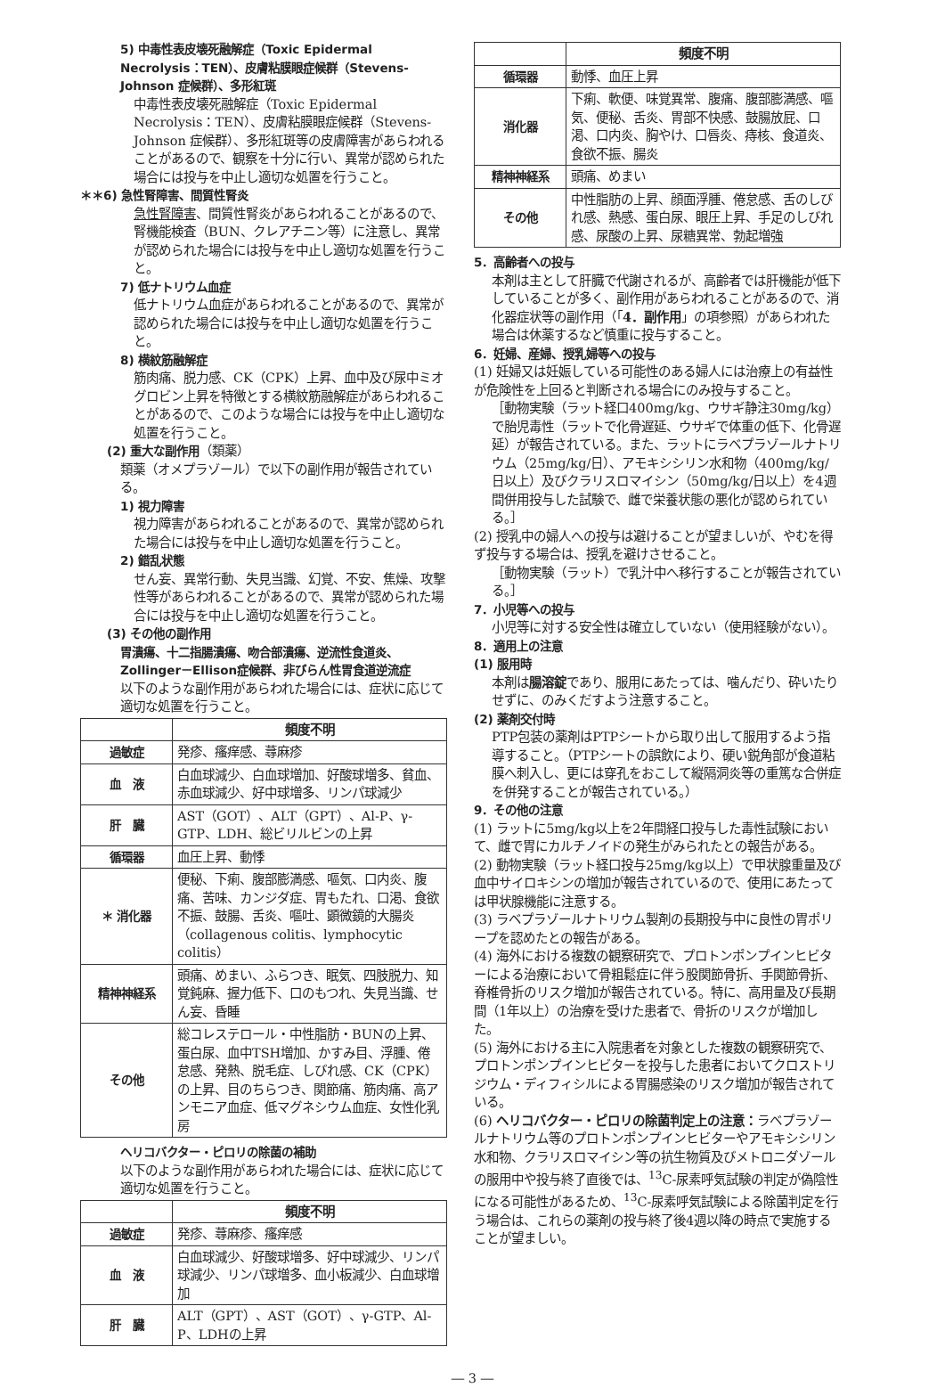5) 中毒性表皮壊死融解症（Toxic Epidermal Necrolysis：TEN）、皮膚粘膜眼症候群（Stevens-Johnson 症候群）、多形紅斑
中毒性表皮壊死融解症（Toxic Epidermal Necrolysis：TEN）、皮膚粘膜眼症候群（Stevens-Johnson 症候群）、多形紅斑等の皮膚障害があらわれることがあるので、観察を十分に行い、異常が認められた場合には投与を中止し適切な処置を行うこと。
＊＊6) 急性腎障害、間質性腎炎
急性腎障害、間質性腎炎があらわれることがあるので、腎機能検査（BUN、クレアチニン等）に注意し、異常が認められた場合には投与を中止し適切な処置を行うこと。
7) 低ナトリウム血症
低ナトリウム血症があらわれることがあるので、異常が認められた場合には投与を中止し適切な処置を行うこと。
8) 横紋筋融解症
筋肉痛、脱力感、CK（CPK）上昇、血中及び尿中ミオグロビン上昇を特徴とする横紋筋融解症があらわれることがあるので、このような場合には投与を中止し適切な処置を行うこと。
(2) 重大な副作用（類薬）
類薬（オメプラゾール）で以下の副作用が報告されている。
1) 視力障害
視力障害があらわれることがあるので、異常が認められた場合には投与を中止し適切な処置を行うこと。
2) 錯乱状態
せん妄、異常行動、失見当識、幻覚、不安、焦燥、攻撃性等があらわれることがあるので、異常が認められた場合には投与を中止し適切な処置を行うこと。
(3) その他の副作用
胃潰瘍、十二指腸潰瘍、吻合部潰瘍、逆流性食道炎、Zollinger－Ellison症候群、非びらん性胃食道逆流症
以下のような副作用があらわれた場合には、症状に応じて適切な処置を行うこと。
| | 頻度不明 |
| 過敏症 | 発疹、瘙痒感、蕁麻疹 |
| 血 液 | 白血球減少、白血球増加、好酸球増多、貧血、赤血球減少、好中球増多、リンパ球減少 |
| 肝 臓 | AST（GOT）、ALT（GPT）、Al-P、γ-GTP、LDH、総ビリルビンの上昇 |
| 循環器 | 血圧上昇、動悸 |
| ＊ 消化器 | 便秘、下痢、腹部膨満感、嘔気、口内炎、腹痛、苦味、カンジダ症、胃もたれ、口渇、食欲不振、鼓腸、舌炎、嘔吐、顕微鏡的大腸炎（collagenous colitis、lymphocytic colitis） |
| 精神神経系 | 頭痛、めまい、ふらつき、眠気、四肢脱力、知覚鈍麻、握力低下、口のもつれ、失見当識、せん妄、昏睡 |
| その他 | 総コレステロール・中性脂肪・BUNの上昇、蛋白尿、血中TSH増加、かすみ目、浮腫、倦怠感、発熱、脱毛症、しびれ感、CK（CPK）の上昇、目のちらつき、関節痛、筋肉痛、高アンモニア血症、低マグネシウム血症、女性化乳房 |
ヘリコバクター・ピロリの除菌の補助
以下のような副作用があらわれた場合には、症状に応じて適切な処置を行うこと。
| | 頻度不明 |
| 過敏症 | 発疹、蕁麻疹、瘙痒感 |
| 血 液 | 白血球減少、好酸球増多、好中球減少、リンパ球減少、リンパ球増多、血小板減少、白血球増加 |
| 肝 臓 | ALT（GPT）、AST（GOT）、γ-GTP、Al-P、LDHの上昇 |
| | 頻度不明 |
| 循環器 | 動悸、血圧上昇 |
| 消化器 | 下痢、軟便、味覚異常、腹痛、腹部膨満感、嘔気、便秘、舌炎、胃部不快感、鼓腸放屁、口渇、口内炎、胸やけ、口唇炎、痔核、食道炎、食欲不振、腸炎 |
| 精神神経系 | 頭痛、めまい |
| その他 | 中性脂肪の上昇、顔面浮腫、倦怠感、舌のしびれ感、熱感、蛋白尿、眼圧上昇、手足のしびれ感、尿酸の上昇、尿糖異常、勃起増強 |
5．高齢者への投与
本剤は主として肝臓で代謝されるが、高齢者では肝機能が低下していることが多く、副作用があらわれることがあるので、消化器症状等の副作用（「4．副作用」の項参照）があらわれた場合は休薬するなど慎重に投与すること。
6．妊婦、産婦、授乳婦等への投与
(1) 妊婦又は妊娠している可能性のある婦人には治療上の有益性が危険性を上回ると判断される場合にのみ投与すること。
［動物実験（ラット経口400mg/kg、ウサギ静注30mg/kg）で胎児毒性（ラットで化骨遅延、ウサギで体重の低下、化骨遅延）が報告されている。また、ラットにラベプラゾールナトリウム（25mg/kg/日）、アモキシシリン水和物（400mg/kg/日以上）及びクラリスロマイシン（50mg/kg/日以上）を4週間併用投与した試験で、雌で栄養状態の悪化が認められている。］
(2) 授乳中の婦人への投与は避けることが望ましいが、やむを得ず投与する場合は、授乳を避けさせること。
［動物実験（ラット）で乳汁中へ移行することが報告されている。］
7．小児等への投与
小児等に対する安全性は確立していない（使用経験がない）。
8．適用上の注意
(1) 服用時
本剤は腸溶錠であり、服用にあたっては、噛んだり、砕いたりせずに、のみくだすよう注意すること。
(2) 薬剤交付時
PTP包装の薬剤はPTPシートから取り出して服用するよう指導すること。（PTPシートの誤飲により、硬い鋭角部が食道粘膜へ刺入し、更には穿孔をおこして縦隔洞炎等の重篤な合併症を併発することが報告されている。）
9．その他の注意
(1) ラットに5mg/kg以上を2年間経口投与した毒性試験において、雌で胃にカルチノイドの発生がみられたとの報告がある。
(2) 動物実験（ラット経口投与25mg/kg以上）で甲状腺重量及び血中サイロキシンの増加が報告されているので、使用にあたっては甲状腺機能に注意する。
(3) ラベプラゾールナトリウム製剤の長期投与中に良性の胃ポリープを認めたとの報告がある。
(4) 海外における複数の観察研究で、プロトンポンプインヒビターによる治療において骨粗鬆症に伴う股関節骨折、手関節骨折、脊椎骨折のリスク増加が報告されている。特に、高用量及び長期間（1年以上）の治療を受けた患者で、骨折のリスクが増加した。
(5) 海外における主に入院患者を対象とした複数の観察研究で、プロトンポンプインヒビターを投与した患者においてクロストリジウム・ディフィシルによる胃腸感染のリスク増加が報告されている。
(6) ヘリコバクター・ピロリの除菌判定上の注意：ラベプラゾールナトリウム等のプロトンポンプインヒビターやアモキシシリン水和物、クラリスロマイシン等の抗生物質及びメトロニダゾールの服用中や投与終了直後では、<sup>13</sup>C-尿素呼気試験の判定が偽陰性になる可能性があるため、<sup>13</sup>C-尿素呼気試験による除菌判定を行う場合は、これらの薬剤の投与終了後4週以降の時点で実施することが望ましい。
― 3 ―